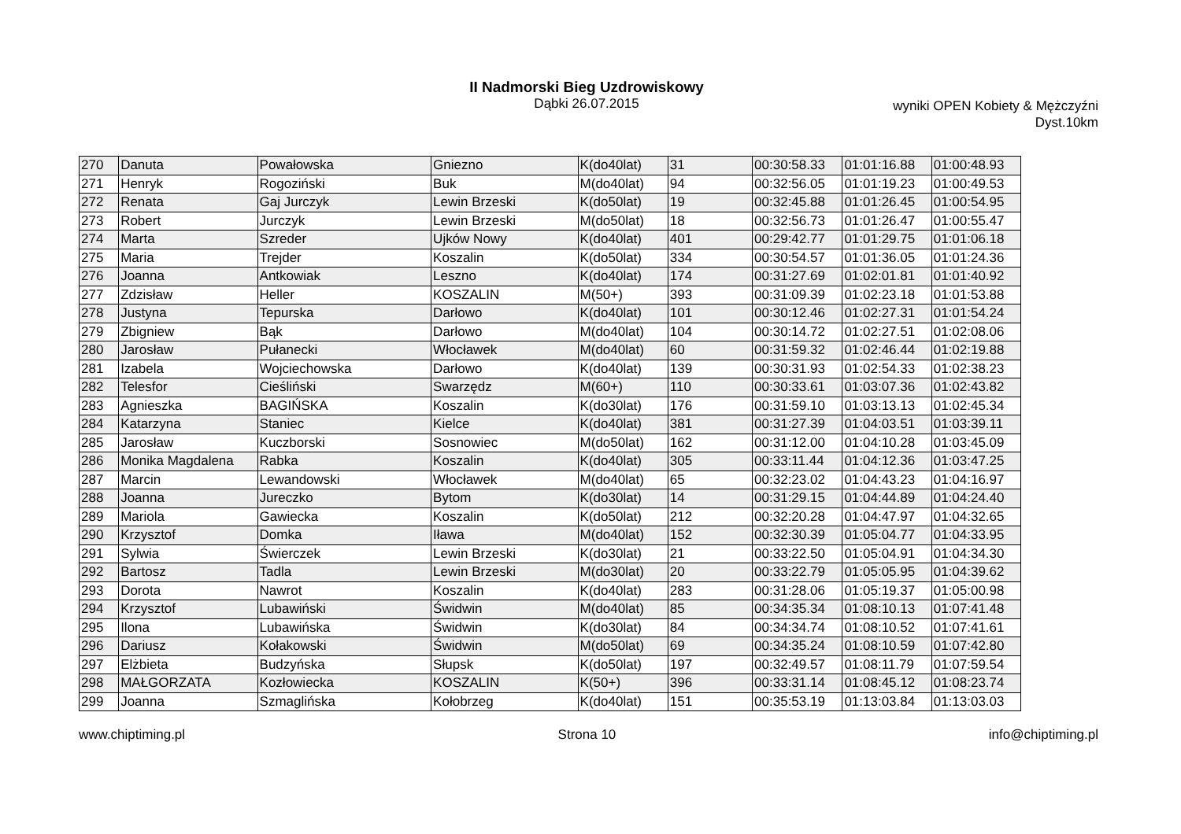II Nadmorski Bieg Uzdrowiskowy
Dąbki 26.07.2015
wyniki OPEN Kobiety & Mężczyźni
Dyst.10km
| 270 | Danuta | Powałowska | Gniezno | K(do40lat) | 31 | 00:30:58.33 | 01:01:16.88 | 01:00:48.93 |
| 271 | Henryk | Rogoziński | Buk | M(do40lat) | 94 | 00:32:56.05 | 01:01:19.23 | 01:00:49.53 |
| 272 | Renata | Gaj Jurczyk | Lewin Brzeski | K(do50lat) | 19 | 00:32:45.88 | 01:01:26.45 | 01:00:54.95 |
| 273 | Robert | Jurczyk | Lewin Brzeski | M(do50lat) | 18 | 00:32:56.73 | 01:01:26.47 | 01:00:55.47 |
| 274 | Marta | Szreder | Ujków Nowy | K(do40lat) | 401 | 00:29:42.77 | 01:01:29.75 | 01:01:06.18 |
| 275 | Maria | Trejder | Koszalin | K(do50lat) | 334 | 00:30:54.57 | 01:01:36.05 | 01:01:24.36 |
| 276 | Joanna | Antkowiak | Leszno | K(do40lat) | 174 | 00:31:27.69 | 01:02:01.81 | 01:01:40.92 |
| 277 | Zdzisław | Heller | KOSZALIN | M(50+) | 393 | 00:31:09.39 | 01:02:23.18 | 01:01:53.88 |
| 278 | Justyna | Tepurska | Darłowo | K(do40lat) | 101 | 00:30:12.46 | 01:02:27.31 | 01:01:54.24 |
| 279 | Zbigniew | Bąk | Darłowo | M(do40lat) | 104 | 00:30:14.72 | 01:02:27.51 | 01:02:08.06 |
| 280 | Jarosław | Pułanecki | Włocławek | M(do40lat) | 60 | 00:31:59.32 | 01:02:46.44 | 01:02:19.88 |
| 281 | Izabela | Wojciechowska | Darłowo | K(do40lat) | 139 | 00:30:31.93 | 01:02:54.33 | 01:02:38.23 |
| 282 | Telesfor | Cieśliński | Swarzędz | M(60+) | 110 | 00:30:33.61 | 01:03:07.36 | 01:02:43.82 |
| 283 | Agnieszka | BAGIŃSKA | Koszalin | K(do30lat) | 176 | 00:31:59.10 | 01:03:13.13 | 01:02:45.34 |
| 284 | Katarzyna | Staniec | Kielce | K(do40lat) | 381 | 00:31:27.39 | 01:04:03.51 | 01:03:39.11 |
| 285 | Jarosław | Kuczborski | Sosnowiec | M(do50lat) | 162 | 00:31:12.00 | 01:04:10.28 | 01:03:45.09 |
| 286 | Monika Magdalena | Rabka | Koszalin | K(do40lat) | 305 | 00:33:11.44 | 01:04:12.36 | 01:03:47.25 |
| 287 | Marcin | Lewandowski | Włocławek | M(do40lat) | 65 | 00:32:23.02 | 01:04:43.23 | 01:04:16.97 |
| 288 | Joanna | Jureczko | Bytom | K(do30lat) | 14 | 00:31:29.15 | 01:04:44.89 | 01:04:24.40 |
| 289 | Mariola | Gawiecka | Koszalin | K(do50lat) | 212 | 00:32:20.28 | 01:04:47.97 | 01:04:32.65 |
| 290 | Krzysztof | Domka | Iława | M(do40lat) | 152 | 00:32:30.39 | 01:05:04.77 | 01:04:33.95 |
| 291 | Sylwia | Świerczek | Lewin Brzeski | K(do30lat) | 21 | 00:33:22.50 | 01:05:04.91 | 01:04:34.30 |
| 292 | Bartosz | Tadla | Lewin Brzeski | M(do30lat) | 20 | 00:33:22.79 | 01:05:05.95 | 01:04:39.62 |
| 293 | Dorota | Nawrot | Koszalin | K(do40lat) | 283 | 00:31:28.06 | 01:05:19.37 | 01:05:00.98 |
| 294 | Krzysztof | Lubawiński | Świdwin | M(do40lat) | 85 | 00:34:35.34 | 01:08:10.13 | 01:07:41.48 |
| 295 | Ilona | Lubawińska | Świdwin | K(do30lat) | 84 | 00:34:34.74 | 01:08:10.52 | 01:07:41.61 |
| 296 | Dariusz | Kołakowski | Świdwin | M(do50lat) | 69 | 00:34:35.24 | 01:08:10.59 | 01:07:42.80 |
| 297 | Elżbieta | Budzyńska | Słupsk | K(do50lat) | 197 | 00:32:49.57 | 01:08:11.79 | 01:07:59.54 |
| 298 | MAŁGORZATA | Kozłowiecka | KOSZALIN | K(50+) | 396 | 00:33:31.14 | 01:08:45.12 | 01:08:23.74 |
| 299 | Joanna | Szmaglińska | Kołobrzeg | K(do40lat) | 151 | 00:35:53.19 | 01:13:03.84 | 01:13:03.03 |
www.chiptiming.pl Strona 10 info@chiptiming.pl